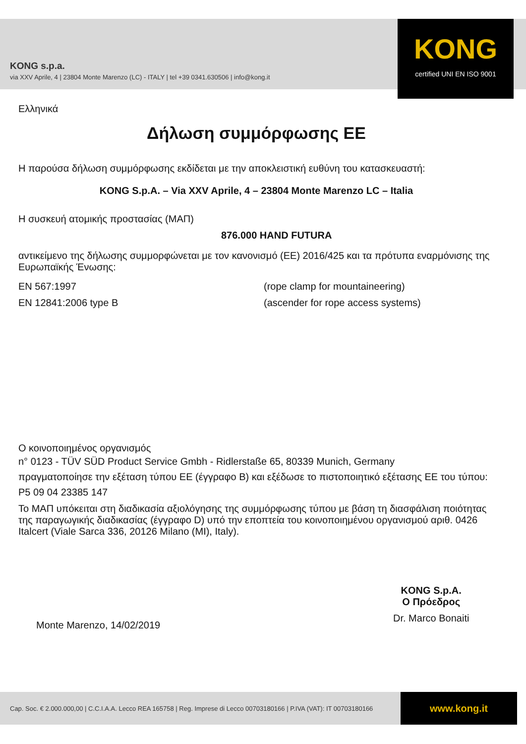KONG s.p.a.
via XXV Aprile, 4 | 23804 Monte Marenzo (LC) - ITALY | tel +39 0341.630506 | info@kong.it
KONG
certified UNI EN ISO 9001
Ελληνικά
Δήλωση συμμόρφωσης ΕΕ
Η παρούσα δήλωση συμμόρφωσης εκδίδεται με την αποκλειστική ευθύνη του κατασκευαστή:
KONG S.p.A. – Via XXV Aprile, 4 – 23804 Monte Marenzo LC – Italia
Η συσκευή ατομικής προστασίας (ΜΑΠ)
876.000 HAND FUTURA
αντικείμενο της δήλωσης συμμορφώνεται με τον κανονισμό (ΕΕ) 2016/425 και τα πρότυπα εναρμόνισης της Ευρωπαϊκής Ένωσης:
EN 567:1997 (rope clamp for mountaineering)
EN 12841:2006 type B (ascender for rope access systems)
Ο κοινοποιημένος οργανισμός
n° 0123 - TÜV SÜD Product Service Gmbh - Ridlerstaße 65, 80339 Munich, Germany
πραγματοποίησε την εξέταση τύπου ΕΕ (έγγραφο B) και εξέδωσε το πιστοποιητικό εξέτασης ΕΕ του τύπου:
P5 09 04 23385 147
Το ΜΑΠ υπόκειται στη διαδικασία αξιολόγησης της συμμόρφωσης τύπου με βάση τη διασφάλιση ποιότητας της παραγωγικής διαδικασίας (έγγραφο D) υπό την εποπτεία του κοινοποιημένου οργανισμού αριθ. 0426 Italcert (Viale Sarca 336, 20126 Milano (MI), Italy).
Monte Marenzo, 14/02/2019
KONG S.p.A.
Ο Πρόεδρος
Dr. Marco Bonaiti
Cap. Soc. € 2.000.000,00 | C.C.I.A.A. Lecco REA 165758 | Reg. Imprese di Lecco 00703180166 | P.IVA (VAT): IT 00703180166
www.kong.it